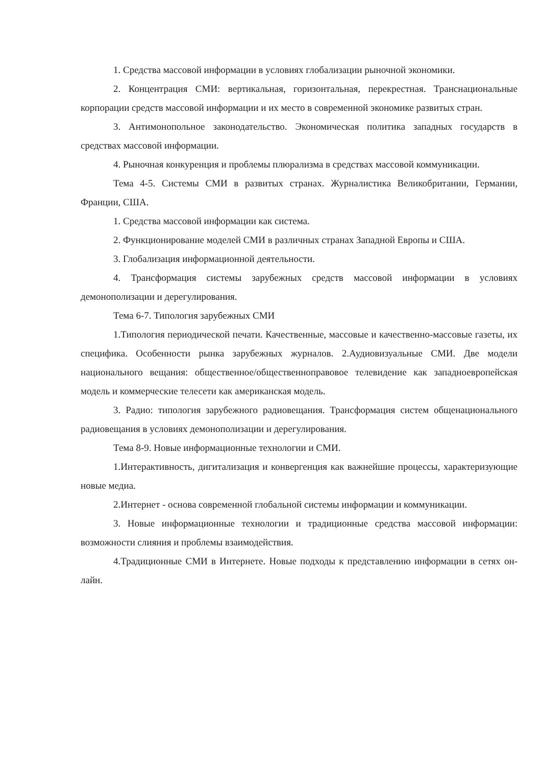1. Средства массовой информации в условиях глобализации рыночной экономики.
2. Концентрация СМИ: вертикальная, горизонтальная, перекрестная. Транснациональные корпорации средств массовой информации и их место в современной экономике развитых стран.
3. Антимонопольное законодательство. Экономическая политика западных государств в средствах массовой информации.
4. Рыночная конкуренция и проблемы плюрализма в средствах массовой коммуникации.
Тема 4-5. Системы СМИ в развитых странах. Журналистика Великобритании, Германии, Франции, США.
1. Средства массовой информации как система.
2. Функционирование моделей СМИ в различных странах Западной Европы и США.
3. Глобализация информационной деятельности.
4. Трансформация системы зарубежных средств массовой информации в условиях демонополизации и дерегулирования.
Тема 6-7. Типология зарубежных СМИ
1.Типология периодической печати. Качественные, массовые и качественно-массовые газеты, их специфика. Особенности рынка зарубежных журналов. 2.Аудиовизуальные СМИ. Две модели национального вещания: общественное/общественноправовое телевидение как западноевропейская модель и коммерческие телесети как американская модель.
3. Радио: типология зарубежного радиовещания. Трансформация систем общенационального радиовещания в условиях демонополизации и дерегулирования.
Тема 8-9. Новые информационные технологии и СМИ.
1.Интерактивность, дигитализация и конвергенция как важнейшие процессы, характеризующие новые медиа.
2.Интернет - основа современной глобальной системы информации и коммуникации.
3. Новые информационные технологии и традиционные средства массовой информации: возможности слияния и проблемы взаимодействия.
4.Традиционные СМИ в Интернете. Новые подходы к представлению информации в сетях он-лайн.